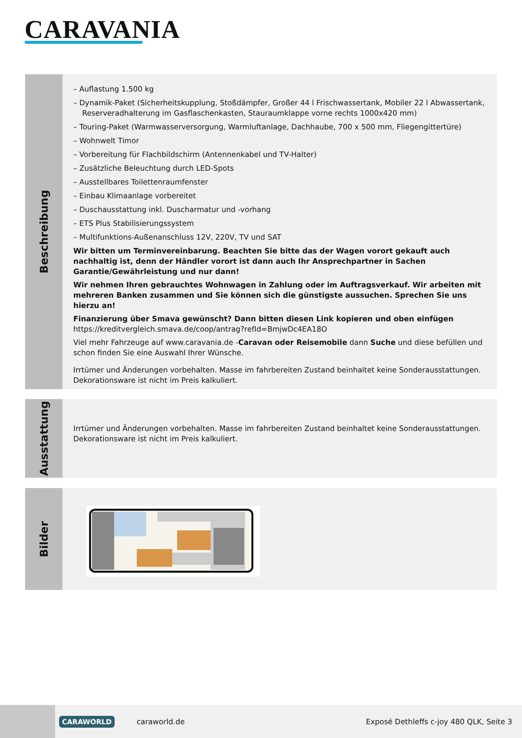CARAVANIA
Beschreibung
– Auflastung 1.500 kg
– Dynamik-Paket (Sicherheitskupplung, Stoßdämpfer, Großer 44 l Frischwassertank, Mobiler 22 l Abwassertank, Reserveradhalterung im Gasflaschenkasten, Stauraumklappe vorne rechts 1000x420 mm)
– Touring-Paket (Warmwasserversorgung, Warmluftanlage, Dachhaube, 700 x 500 mm, Fliegengittertüre)
– Wohnwelt Timor
– Vorbereitung für Flachbildschirm (Antennenkabel und TV-Halter)
– Zusätzliche Beleuchtung durch LED-Spots
– Ausstellbares Toilettenraumfenster
– Einbau Klimaanlage vorbereitet
– Duschausstattung inkl. Duscharmatur und -vorhang
– ETS Plus Stabilisierungssystem
– Multifunktions-Außenanschluss 12V, 220V, TV und SAT
Wir bitten um Terminvereinbarung. Beachten Sie bitte das der Wagen vorort gekauft auch nachhaltig ist, denn der Händler vorort ist dann auch Ihr Ansprechpartner in Sachen Garantie/Gewährleistung und nur dann!
Wir nehmen Ihren gebrauchtes Wohnwagen in Zahlung oder im Auftragsverkauf. Wir arbeiten mit mehreren Banken zusammen und Sie können sich die günstigste aussuchen. Sprechen Sie uns hierzu an!
Finanzierung über Smava gewünscht? Dann bitten diesen Link kopieren und oben einfügen https://kreditvergleich.smava.de/coop/antrag?refId=BmjwDc4EA18O
Viel mehr Fahrzeuge auf www.caravania.de -Caravan oder Reisemobile dann Suche und diese befüllen und schon finden Sie eine Auswahl Ihrer Wünsche.
Irrtümer und Änderungen vorbehalten. Masse im fahrbereiten Zustand beinhaltet keine Sonderausstattungen. Dekorationsware ist nicht im Preis kalkuliert.
Ausstattung
Irrtümer und Änderungen vorbehalten. Masse im fahrbereiten Zustand beinhaltet keine Sonderausstattungen. Dekorationsware ist nicht im Preis kalkuliert.
Bilder
CARAWORLD
caraworld.de
Exposé Dethleffs c-joy 480 QLK, Seite 3